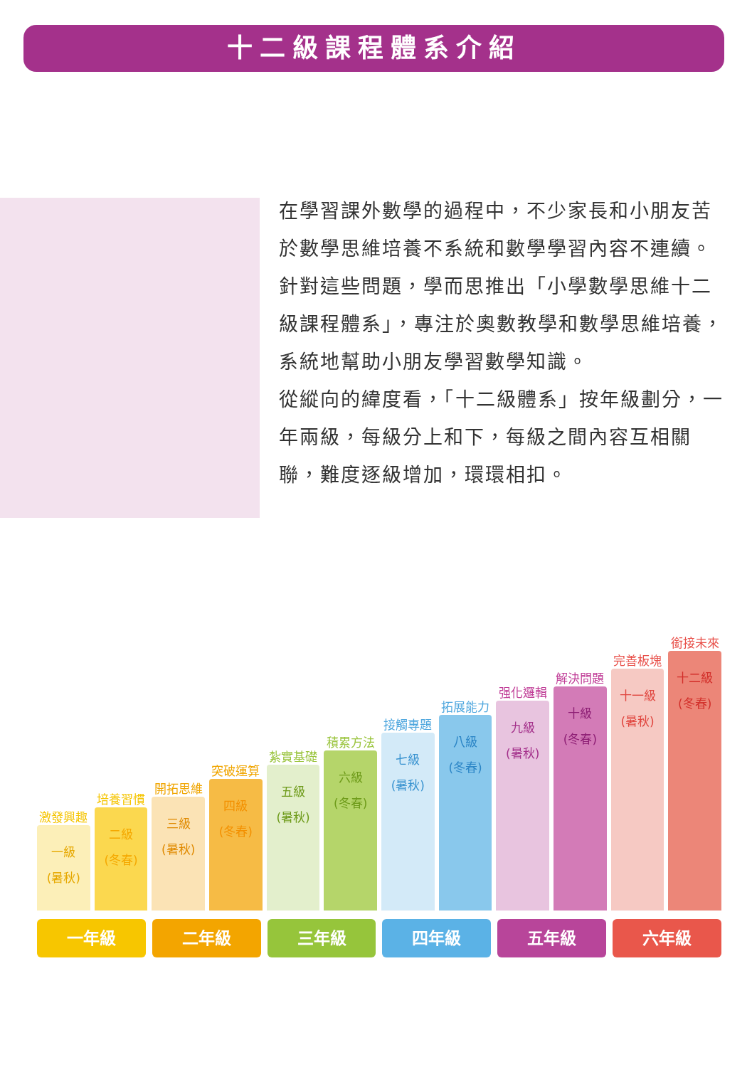十二級課程體系介紹
在學習課外數學的過程中，不少家長和小朋友苦於數學思維培養不系統和數學學習內容不連續。針對這些問題，學而思推出「小學數學思維十二級課程體系」，專注於奧數教學和數學思維培養，系統地幫助小朋友學習數學知識。
從縱向的緯度看，「十二級體系」按年級劃分，一年兩級，每級分上和下，每級之間內容互相關聯，難度逐級增加，環環相扣。
激發興趣
一級
(暑秋)
培養習慣
二級
(冬春)
開拓思維
三級
(暑秋)
突破運算
四級
(冬春)
紮實基礎
五級
(暑秋)
積累方法
六級
(冬春)
接觸專題
七級
(暑秋)
拓展能力
八級
(冬春)
强化邏輯
九級
(暑秋)
解決問題
十級
(冬春)
完善板塊
十一級
(暑秋)
銜接未來
十二級
(冬春)
一年級 二年級 三年級 四年級 五年級 六年級